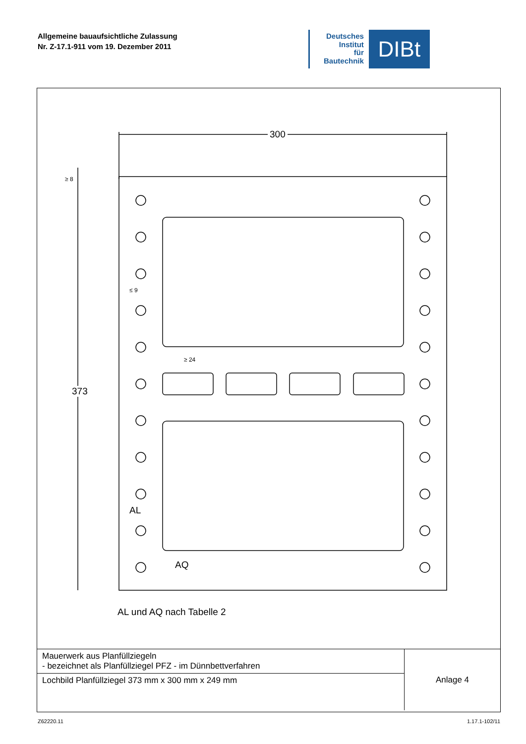Allgemeine bauaufsichtliche Zulassung
Nr. Z-17.1-911 vom 19. Dezember 2011
Deutsches
Institut
für
Bautechnik
DIBt
300
373
AL
AQ
AL und AQ nach Tabelle 2
≥ 8
≤ 9
≥ 24
| Mauerwerk aus Planfüllziegeln - bezeichnet als Planfüllziegel PFZ - im Dünnbettverfahren | Anlage 4 |
| Lochbild Planfüllziegel 373 mm x 300 mm x 249 mm | |
Z62220.11 1.17.1-102/11